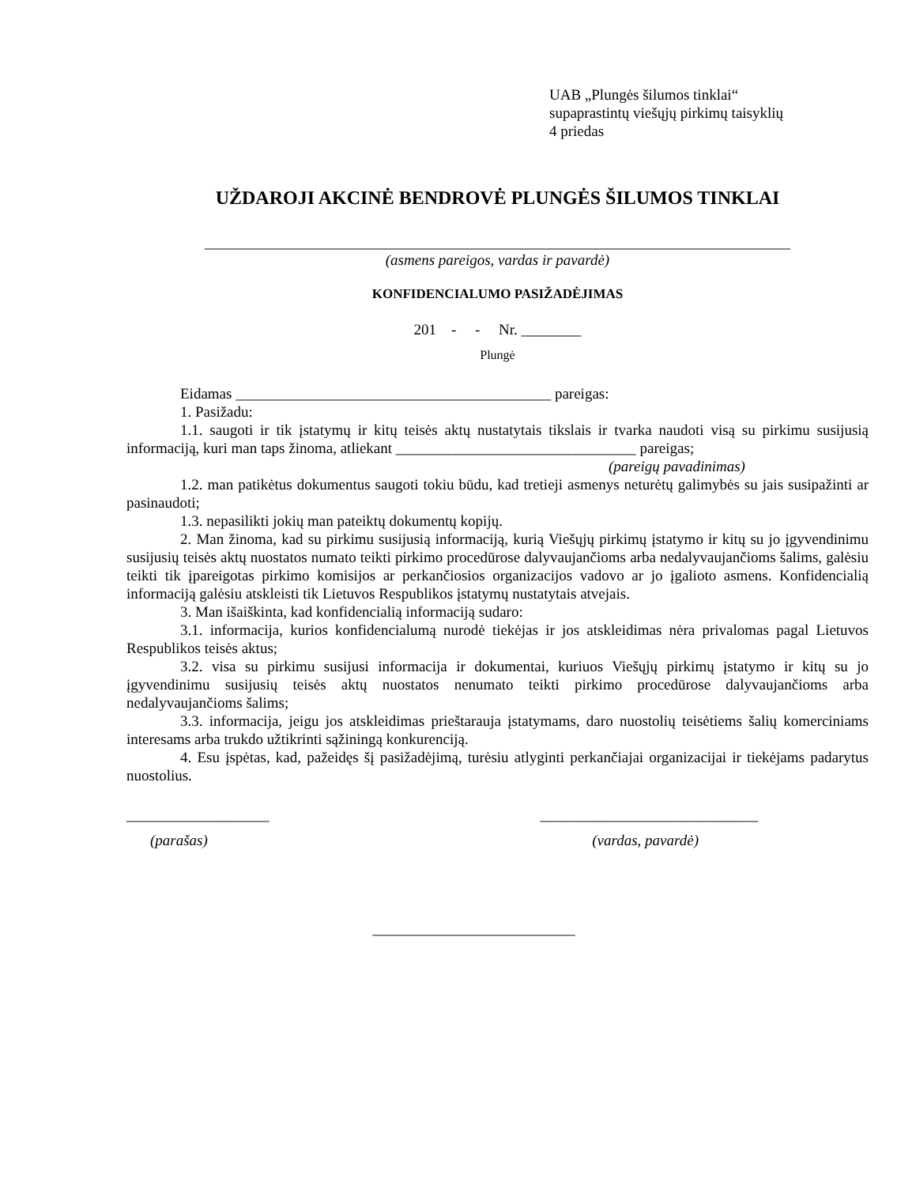UAB „Plungės šilumos tinklai“
supaprastintų viešųjų pirkimų taisyklių
4 priedas
UŽDAROJI AKCINĖ BENDROVĖ PLUNGĖS ŠILUMOS TINKLAI
______________________________________________________________________________
(asmens pareigos, vardas ir pavardė)
KONFIDENCIALUMO PASIŽADĖJIMAS
201 - - Nr. ________
Plungė
Eidamas __________________________________________ pareigas:
1. Pasižadu:
1.1. saugoti ir tik įstatymų ir kitų teisės aktų nustatytais tikslais ir tvarka naudoti visą su pirkimu susijusią informaciją, kuri man taps žinoma, atliekant ________________________________ pareigas;
(pareigų pavadinimas)
1.2. man patikėtus dokumentus saugoti tokiu būdu, kad tretieji asmenys neturėtų galimybės su jais susipažinti ar pasinaudoti;
1.3. nepasilikti jokių man pateiktų dokumentų kopijų.
2. Man žinoma, kad su pirkimu susijusią informaciją, kurią Viešųjų pirkimų įstatymo ir kitų su jo įgyvendinimu susijusių teisės aktų nuostatos numato teikti pirkimo procedūrose dalyvaujančioms arba nedalyvaujančioms šalims, galėsiu teikti tik įpareigotas pirkimo komisijos ar perkančiosios organizacijos vadovo ar jo įgalioto asmens. Konfidencialią informaciją galėsiu atskleisti tik Lietuvos Respublikos įstatymų nustatytais atvejais.
3. Man išaiškinta, kad konfidencialią informaciją sudaro:
3.1. informacija, kurios konfidencialumą nurodė tiekėjas ir jos atskleidimas nėra privalomas pagal Lietuvos Respublikos teisės aktus;
3.2. visa su pirkimu susijusi informacija ir dokumentai, kuriuos Viešųjų pirkimų įstatymo ir kitų su jo įgyvendinimu susijusių teisės aktų nuostatos nenumato teikti pirkimo procedūrose dalyvaujančioms arba nedalyvaujančioms šalims;
3.3. informacija, jeigu jos atskleidimas prieštarauja įstatymams, daro nuostolių teisėtiems šalių komerciniams interesams arba trukdo užtikrinti sąžiningą konkurenciją.
4. Esu įspėtas, kad, pažeidęs šį pasižadėjimą, turėsiu atlyginti perkančiajai organizacijai ir tiekėjams padarytus nuostolius.
___________________ _____________________________
(parašas) (vardas, pavardė)
___________________________